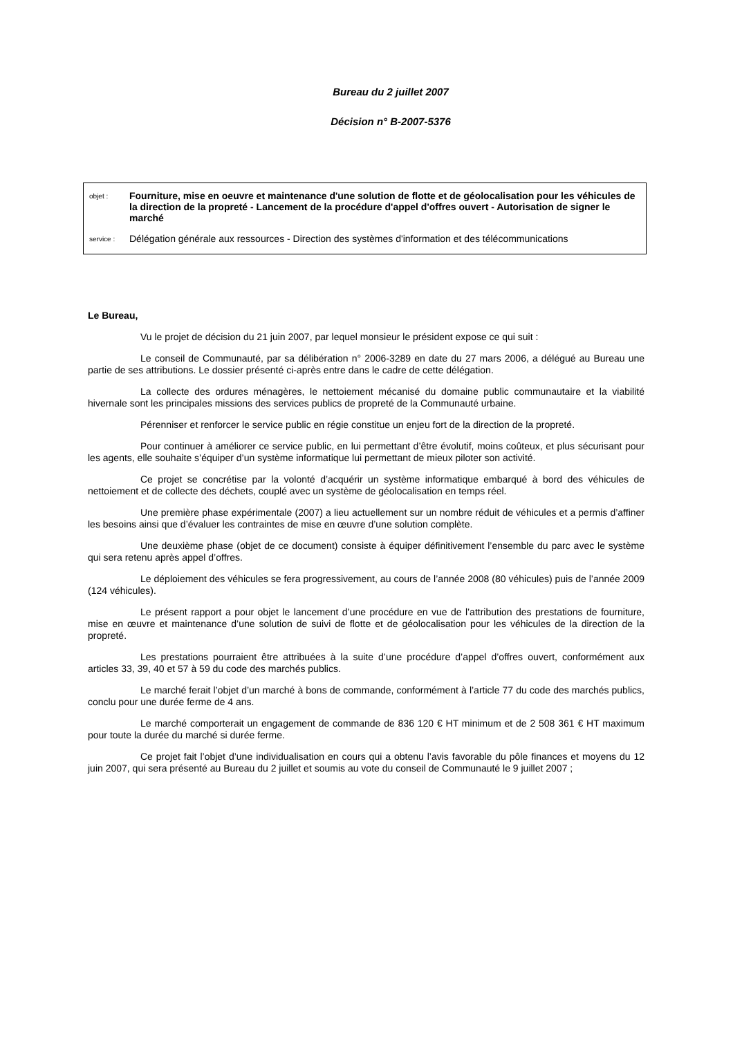Bureau du 2 juillet 2007
Décision n° B-2007-5376
objet : Fourniture, mise en oeuvre et maintenance d'une solution de flotte et de géolocalisation pour les véhicules de la direction de la propreté - Lancement de la procédure d'appel d'offres ouvert - Autorisation de signer le marché
service : Délégation générale aux ressources - Direction des systèmes d'information et des télécommunications
Le Bureau,
Vu le projet de décision du 21 juin 2007, par lequel monsieur le président expose ce qui suit :
Le conseil de Communauté, par sa délibération n° 2006-3289 en date du 27 mars 2006, a délégué au Bureau une partie de ses attributions. Le dossier présenté ci-après entre dans le cadre de cette délégation.
La collecte des ordures ménagères, le nettoiement mécanisé du domaine public communautaire et la viabilité hivernale sont les principales missions des services publics de propreté de la Communauté urbaine.
Pérenniser et renforcer le service public en régie constitue un enjeu fort de la direction de la propreté.
Pour continuer à améliorer ce service public, en lui permettant d’être évolutif, moins coûteux, et plus sécurisant pour les agents, elle souhaite s’équiper d’un système informatique lui permettant de mieux piloter son activité.
Ce projet se concrétise par la volonté d’acquérir un système informatique embarqué à bord des véhicules de nettoiement et de collecte des déchets, couplé avec un système de géolocalisation en temps réel.
Une première phase expérimentale (2007) a lieu actuellement sur un nombre réduit de véhicules et a permis d’affiner les besoins ainsi que d’évaluer les contraintes de mise en œuvre d’une solution complète.
Une deuxième phase (objet de ce document) consiste à équiper définitivement l’ensemble du parc avec le système qui sera retenu après appel d’offres.
Le déploiement des véhicules se fera progressivement, au cours de l’année 2008 (80 véhicules) puis de l’année 2009 (124 véhicules).
Le présent rapport a pour objet le lancement d’une procédure en vue de l’attribution des prestations de fourniture, mise en œuvre et maintenance d’une solution de suivi de flotte et de géolocalisation pour les véhicules de la direction de la propreté.
Les prestations pourraient être attribuées à la suite d’une procédure d’appel d’offres ouvert, conformément aux articles 33, 39, 40 et 57 à 59 du code des marchés publics.
Le marché ferait l’objet d’un marché à bons de commande, conformément à l’article 77 du code des marchés publics, conclu pour une durée ferme de 4 ans.
Le marché comporterait un engagement de commande de 836 120 € HT minimum et de 2 508 361 € HT maximum pour toute la durée du marché si durée ferme.
Ce projet fait l’objet d’une individualisation en cours qui a obtenu l’avis favorable du pôle finances et moyens du 12 juin 2007, qui sera présenté au Bureau du 2 juillet et soumis au vote du conseil de Communauté le 9 juillet 2007 ;